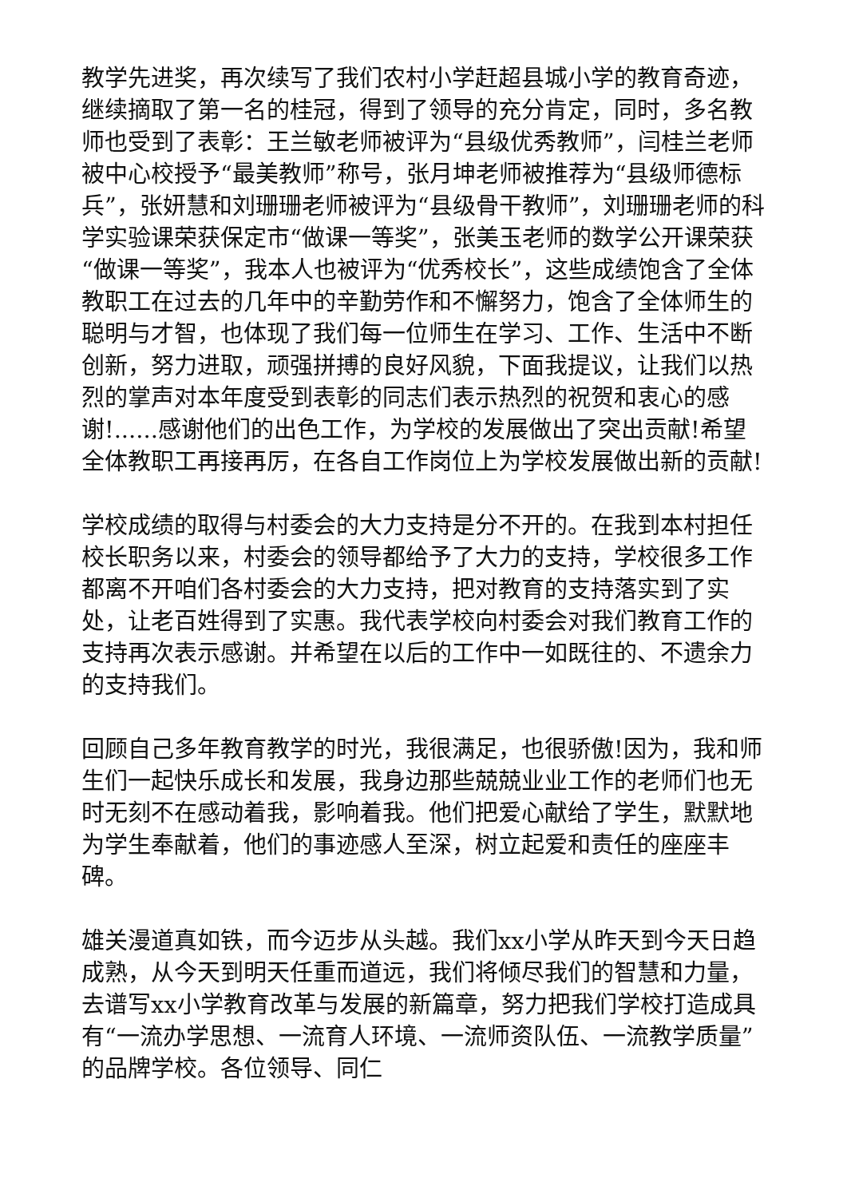教学先进奖，再次续写了我们农村小学赶超县城小学的教育奇迹，继续摘取了第一名的桂冠，得到了领导的充分肯定，同时，多名教师也受到了表彰：王兰敏老师被评为“县级优秀教师”，闫桂兰老师被中心校授予“最美教师”称号，张月坤老师被推荐为“县级师德标兵”，张妍慧和刘珊珊老师被评为“县级骨干教师”，刘珊珊老师的科学实验课荣获保定市“做课一等奖”，张美玉老师的数学公开课荣获“做课一等奖”，我本人也被评为“优秀校长”，这些成绩饱含了全体教职工在过去的几年中的辛勤劳作和不懈努力，饱含了全体师生的聪明与才智，也体现了我们每一位师生在学习、工作、生活中不断创新，努力进取，顽强拼搏的良好风貌，下面我提议，让我们以热烈的掌声对本年度受到表彰的同志们表示热烈的祝贺和衷心的感谢!......感谢他们的出色工作，为学校的发展做出了突出贡献!希望全体教职工再接再厉，在各自工作岗位上为学校发展做出新的贡献!
学校成绩的取得与村委会的大力支持是分不开的。在我到本村担任校长职务以来，村委会的领导都给予了大力的支持，学校很多工作都离不开咱们各村委会的大力支持，把对教育的支持落实到了实处，让老百姓得到了实惠。我代表学校向村委会对我们教育工作的支持再次表示感谢。并希望在以后的工作中一如既往的、不遗余力的支持我们。
回顾自己多年教育教学的时光，我很满足，也很骄傲!因为，我和师生们一起快乐成长和发展，我身边那些兢兢业业工作的老师们也无时无刻不在感动着我，影响着我。他们把爱心献给了学生，默默地为学生奉献着，他们的事迹感人至深，树立起爱和责任的座座丰碑。
雄关漫道真如铁，而今迈步从头越。我们xx小学从昨天到今天日趋成熟，从今天到明天任重而道远，我们将倾尽我们的智慧和力量，去谱写xx小学教育改革与发展的新篇章，努力把我们学校打造成具有“一流办学思想、一流育人环境、一流师资队伍、一流教学质量”的品牌学校。各位领导、同仁